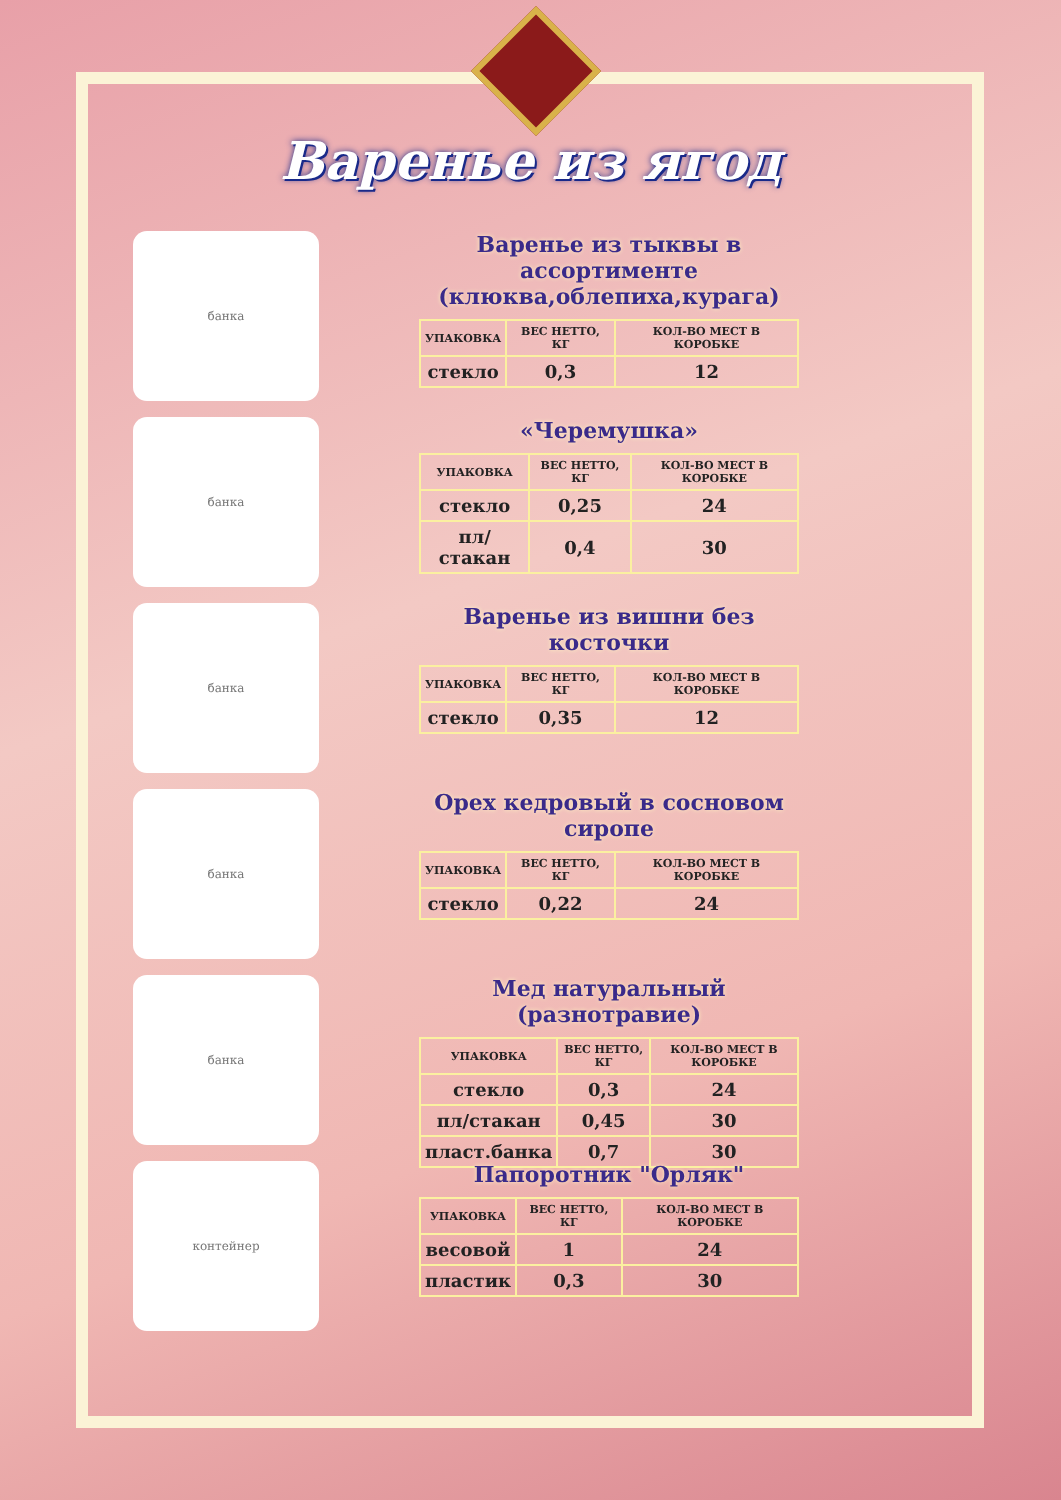Варенье из ягод
банка
Варенье из тыквы в ассортименте (клюква,облепиха,курага)
| УПАКОВКА | ВЕС НЕТТО, КГ | КОЛ-ВО МЕСТ В КОРОБКЕ |
| --- | --- | --- |
| стекло | 0,3 | 12 |
банка
«Черемушка»
| УПАКОВКА | ВЕС НЕТТО, КГ | КОЛ-ВО МЕСТ В КОРОБКЕ |
| --- | --- | --- |
| стекло | 0,25 | 24 |
| пл/стакан | 0,4 | 30 |
банка
Варенье из вишни без косточки
| УПАКОВКА | ВЕС НЕТТО, КГ | КОЛ-ВО МЕСТ В КОРОБКЕ |
| --- | --- | --- |
| стекло | 0,35 | 12 |
банка
Орех кедровый в сосновом сиропе
| УПАКОВКА | ВЕС НЕТТО, КГ | КОЛ-ВО МЕСТ В КОРОБКЕ |
| --- | --- | --- |
| стекло | 0,22 | 24 |
банка
Мед натуральный (разнотравие)
| УПАКОВКА | ВЕС НЕТТО, КГ | КОЛ-ВО МЕСТ В КОРОБКЕ |
| --- | --- | --- |
| стекло | 0,3 | 24 |
| пл/стакан | 0,45 | 30 |
| пласт.банка | 0,7 | 30 |
контейнер
Папоротник "Орляк"
| УПАКОВКА | ВЕС НЕТТО, КГ | КОЛ-ВО МЕСТ В КОРОБКЕ |
| --- | --- | --- |
| весовой | 1 | 24 |
| пластик | 0,3 | 30 |